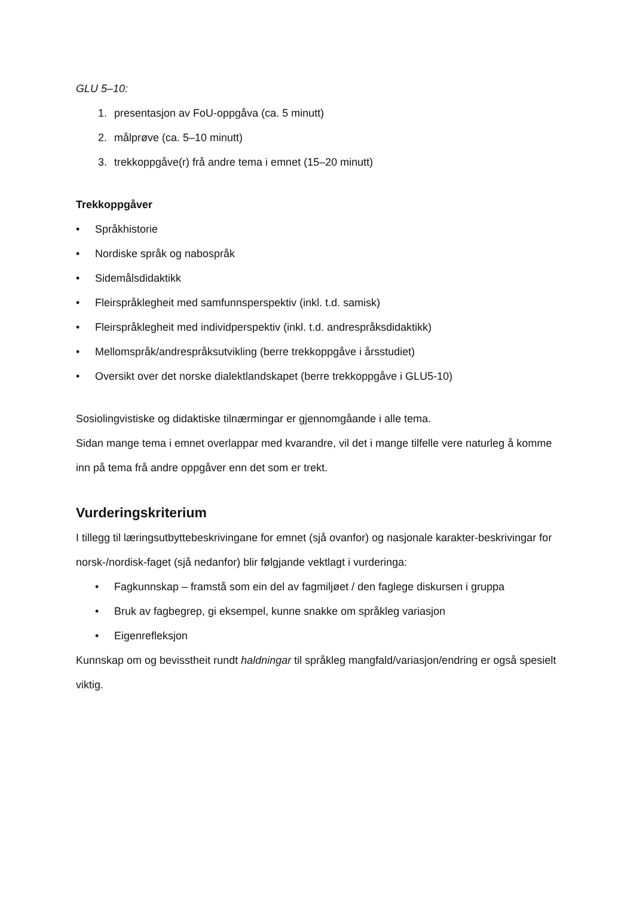GLU 5–10:
1. presentasjon av FoU-oppgåva (ca. 5 minutt)
2. målprøve (ca. 5–10 minutt)
3. trekkoppgåve(r) frå andre tema i emnet (15–20 minutt)
Trekkoppgåver
• Språkhistorie
• Nordiske språk og nabospråk
• Sidemålsdidaktikk
• Fleirspråklegheit med samfunnsperspektiv (inkl. t.d. samisk)
• Fleirspråklegheit med individperspektiv (inkl. t.d. andrespråksdidaktikk)
• Mellomspråk/andrespråksutvikling (berre trekkoppgåve i årsstudiet)
• Oversikt over det norske dialektlandskapet (berre trekkoppgåve i GLU5-10)
Sosiolingvistiske og didaktiske tilnærmingar er gjennomgåande i alle tema.
Sidan mange tema i emnet overlappar med kvarandre, vil det i mange tilfelle vere naturleg å komme inn på tema frå andre oppgåver enn det som er trekt.
Vurderingskriterium
I tillegg til læringsutbyttebeskrivingane for emnet (sjå ovanfor) og nasjonale karakter-beskrivingar for norsk-/nordisk-faget (sjå nedanfor) blir følgjande vektlagt i vurderinga:
• Fagkunnskap – framstå som ein del av fagmiljøet / den faglege diskursen i gruppa
• Bruk av fagbegrep, gi eksempel, kunne snakke om språkleg variasjon
• Eigenrefleksjon
Kunnskap om og bevisstheit rundt haldningar til språkleg mangfald/variasjon/endring er også spesielt viktig.